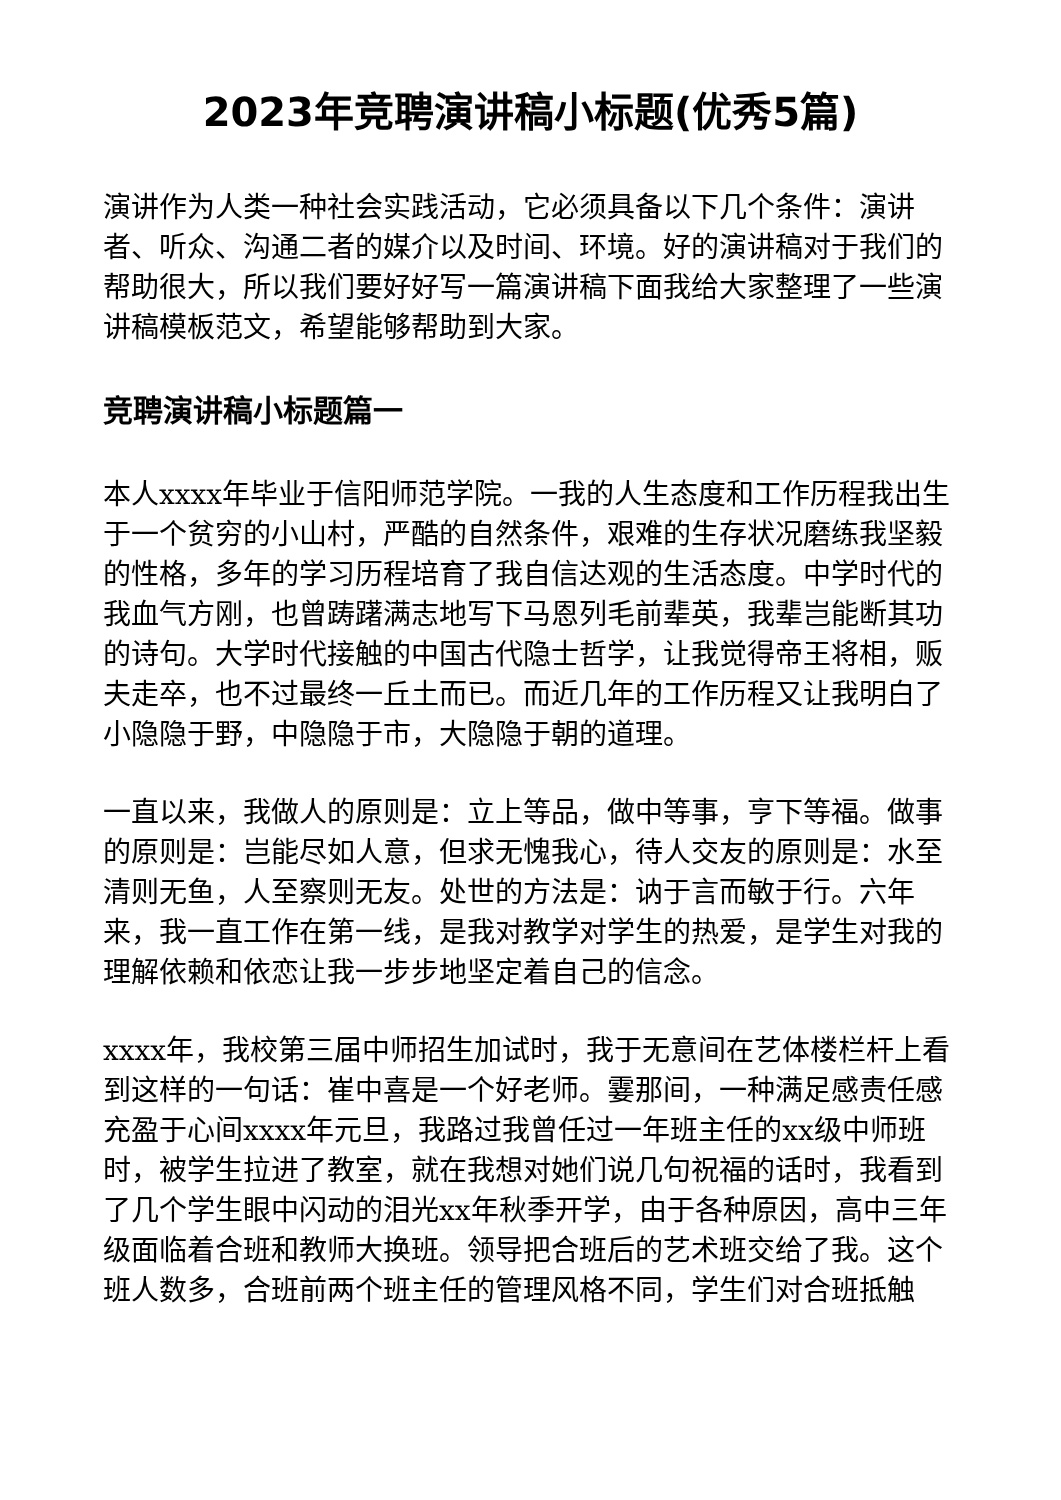2023年竞聘演讲稿小标题(优秀5篇)
演讲作为人类一种社会实践活动，它必须具备以下几个条件：演讲者、听众、沟通二者的媒介以及时间、环境。好的演讲稿对于我们的帮助很大，所以我们要好好写一篇演讲稿下面我给大家整理了一些演讲稿模板范文，希望能够帮助到大家。
竞聘演讲稿小标题篇一
本人xxxx年毕业于信阳师范学院。一我的人生态度和工作历程我出生于一个贫穷的小山村，严酷的自然条件，艰难的生存状况磨练我坚毅的性格，多年的学习历程培育了我自信达观的生活态度。中学时代的我血气方刚，也曾踌躇满志地写下马恩列毛前辈英，我辈岂能断其功的诗句。大学时代接触的中国古代隐士哲学，让我觉得帝王将相，贩夫走卒，也不过最终一丘土而已。而近几年的工作历程又让我明白了小隐隐于野，中隐隐于市，大隐隐于朝的道理。
一直以来，我做人的原则是：立上等品，做中等事，亨下等福。做事的原则是：岂能尽如人意，但求无愧我心，待人交友的原则是：水至清则无鱼，人至察则无友。处世的方法是：讷于言而敏于行。六年来，我一直工作在第一线，是我对教学对学生的热爱，是学生对我的理解依赖和依恋让我一步步地坚定着自己的信念。
xxxx年，我校第三届中师招生加试时，我于无意间在艺体楼栏杆上看到这样的一句话：崔中喜是一个好老师。霎那间，一种满足感责任感充盈于心间xxxx年元旦，我路过我曾任过一年班主任的xx级中师班时，被学生拉进了教室，就在我想对她们说几句祝福的话时，我看到了几个学生眼中闪动的泪光xx年秋季开学，由于各种原因，高中三年级面临着合班和教师大换班。领导把合班后的艺术班交给了我。这个班人数多，合班前两个班主任的管理风格不同，学生们对合班抵触